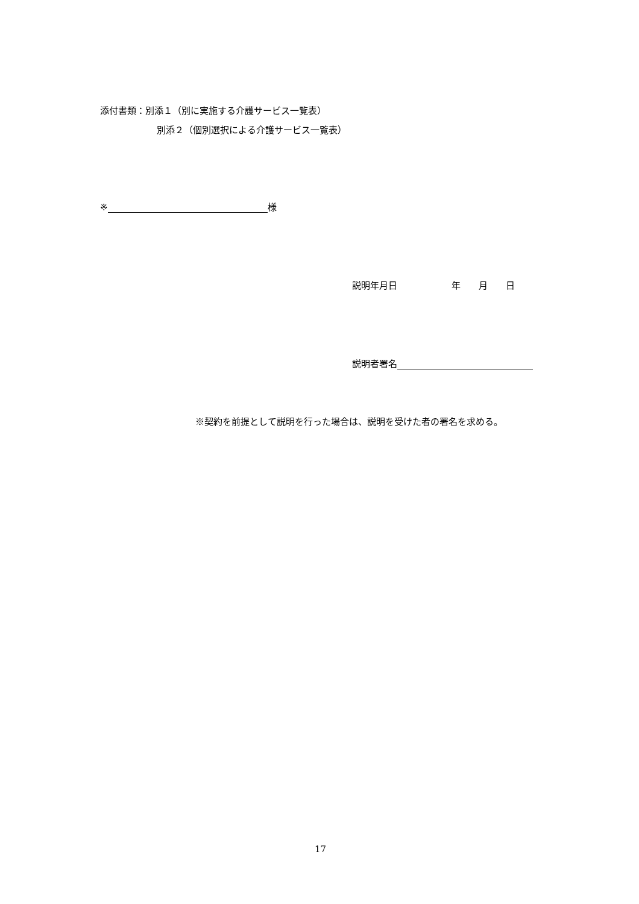添付書類：別添１（別に実施する介護サービス一覧表）
別添２（個別選択による介護サービス一覧表）
※ 様
説明年月日　　　　　　年　　月　　日
説明者署名
※契約を前提として説明を行った場合は、説明を受けた者の署名を求める。
17